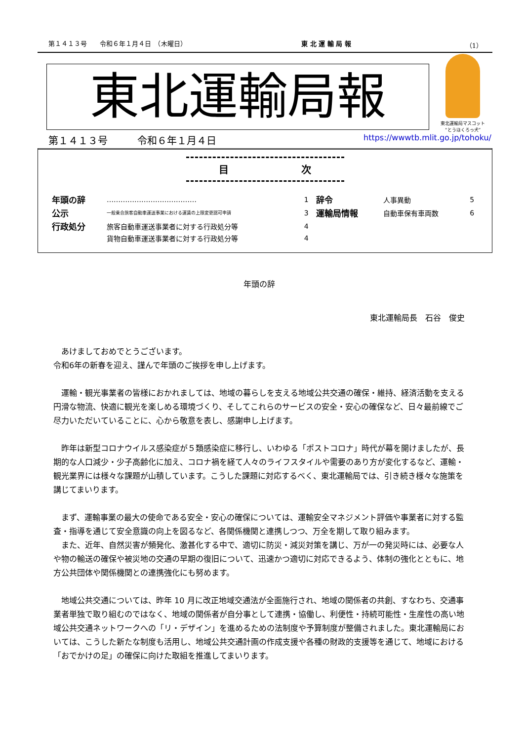第１４１３号　　令和６年１月４日　（木曜日） 東 北 運 輸 局 報 （1）
東北運輸局報
東北運輸局マスコット
“とうほくろっ犬”
第１４１３号　　　令和６年１月４日 https://wwwtb.mlit.go.jp/tohoku/
目 次
| 年頭の辞 | ………………………………… | 1 | 辞令 | 人事異動 | 5 |
| 公示 | 一般乗合旅客自動車運送事業における運賃の上限変更認可申請 | 3 | 運輸局情報 | 自動車保有車両数 | 6 |
| 行政処分 | 旅客自動車運送事業者に対する行政処分等 | 4 | | | |
| | 貨物自動車運送事業者に対する行政処分等 | 4 | | | |
年頭の辞
東北運輸局長　石谷　俊史
あけましておめでとうございます。
令和6年の新春を迎え、謹んで年頭のご挨拶を申し上げます。
運輸・観光事業者の皆様におかれましては、地域の暮らしを支える地域公共交通の確保・維持、経済活動を支える円滑な物流、快適に観光を楽しめる環境づくり、そしてこれらのサービスの安全・安心の確保など、日々最前線でご尽力いただいていることに、心から敬意を表し、感謝申し上げます。
昨年は新型コロナウイルス感染症が５類感染症に移行し、いわゆる「ポストコロナ」時代が幕を開けましたが、長期的な人口減少・少子高齢化に加え、コロナ禍を経て人々のライフスタイルや需要のあり方が変化するなど、運輸・観光業界には様々な課題が山積しています。こうした課題に対応するべく、東北運輸局では、引き続き様々な施策を講じてまいります。
まず、運輸事業の最大の使命である安全・安心の確保については、運輸安全マネジメント評価や事業者に対する監査・指導を通じて安全意識の向上を図るなど、各関係機関と連携しつつ、万全を期して取り組みます。
また、近年、自然災害が頻発化、激甚化する中で、適切に防災・減災対策を講じ、万が一の発災時には、必要な人や物の輸送の確保や被災地の交通の早期の復旧について、迅速かつ適切に対応できるよう、体制の強化とともに、地方公共団体や関係機関との連携強化にも努めます。
地域公共交通については、昨年 10 月に改正地域交通法が全面施行され、地域の関係者の共創、すなわち、交通事業者単独で取り組むのではなく、地域の関係者が自分事として連携・協働し、利便性・持続可能性・生産性の高い地域公共交通ネットワークへの「リ・デザイン」を進めるための法制度や予算制度が整備されました。東北運輸局においては、こうした新たな制度も活用し、地域公共交通計画の作成支援や各種の財政的支援等を通じて、地域における「おでかけの足」の確保に向けた取組を推進してまいります。